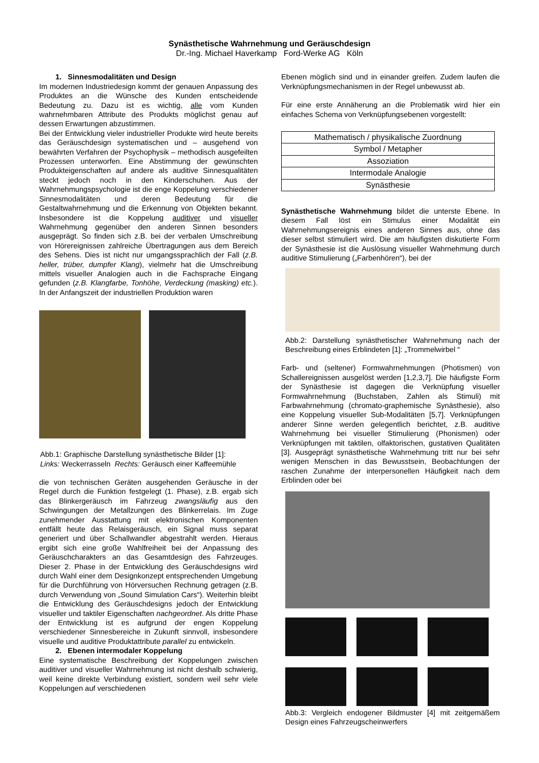Synästhetische Wahrnehmung und Geräuschdesign
Dr.-Ing. Michael Haverkamp Ford-Werke AG Köln
1. Sinnesmodalitäten und Design
Im modernen Industriedesign kommt der genauen Anpassung des Produktes an die Wünsche des Kunden entscheidende Bedeutung zu. Dazu ist es wichtig, alle vom Kunden wahrnehmbaren Attribute des Produkts möglichst genau auf dessen Erwartungen abzustimmen.
Bei der Entwicklung vieler industrieller Produkte wird heute bereits das Geräuschdesign systematischen und – ausgehend von bewährten Verfahren der Psychophysik – methodisch ausgefeilten Prozessen unterworfen. Eine Abstimmung der gewünschten Produkteigenschaften auf andere als auditive Sinnesqualitäten steckt jedoch noch in den Kinderschuhen. Aus der Wahrnehmungspsychologie ist die enge Koppelung verschiedener Sinnesmodalitäten und deren Bedeutung für die Gestaltwahrnehmung und die Erkennung von Objekten bekannt. Insbesondere ist die Koppelung auditiver und visueller Wahrnehmung gegenüber den anderen Sinnen besonders ausgeprägt. So finden sich z.B. bei der verbalen Umschreibung von Hörereignissen zahlreiche Übertragungen aus dem Bereich des Sehens. Dies ist nicht nur umgangssprachlich der Fall (z.B. heller, trüber, dumpfer Klang), vielmehr hat die Umschreibung mittels visueller Analogien auch in die Fachsprache Eingang gefunden (z.B. Klangfarbe, Tonhöhe, Verdeckung (masking) etc.). In der Anfangszeit der industriellen Produktion waren
Abb.1: Graphische Darstellung synästhetische Bilder [1]:
Links: Weckerrasseln Rechts: Geräusch einer Kaffeemühle
die von technischen Geräten ausgehenden Geräusche in der Regel durch die Funktion festgelegt (1. Phase), z.B. ergab sich das Blinkergeräusch im Fahrzeug zwangsläufig aus den Schwingungen der Metallzungen des Blinkerrelais. Im Zuge zunehmender Ausstattung mit elektronischen Komponenten entfällt heute das Relaisgeräusch, ein Signal muss separat generiert und über Schallwandler abgestrahlt werden. Hieraus ergibt sich eine große Wahlfreiheit bei der Anpassung des Geräuschcharakters an das Gesamtdesign des Fahrzeuges. Dieser 2. Phase in der Entwicklung des Geräuschdesigns wird durch Wahl einer dem Designkonzept entsprechenden Umgebung für die Durchführung von Hörversuchen Rechnung getragen (z.B. durch Verwendung von „Sound Simulation Cars“). Weiterhin bleibt die Entwicklung des Geräuschdesigns jedoch der Entwicklung visueller und taktiler Eigenschaften nachgeordnet. Als dritte Phase der Entwicklung ist es aufgrund der engen Koppelung verschiedener Sinnesbereiche in Zukunft sinnvoll, insbesondere visuelle und auditive Produktattribute parallel zu entwickeln.
2. Ebenen intermodaler Koppelung
Eine systematische Beschreibung der Koppelungen zwischen auditiver und visueller Wahrnehmung ist nicht deshalb schwierig, weil keine direkte Verbindung existiert, sondern weil sehr viele Koppelungen auf verschiedenen
Ebenen möglich sind und in einander greifen. Zudem laufen die Verknüpfungsmechanismen in der Regel unbewusst ab.
Für eine erste Annäherung an die Problematik wird hier ein einfaches Schema von Verknüpfungsebenen vorgestellt:
| Mathematisch / physikalische Zuordnung |
| Symbol / Metapher |
| Assoziation |
| Intermodale Analogie |
| Synästhesie |
Synästhetische Wahrnehmung bildet die unterste Ebene. In diesem Fall löst ein Stimulus einer Modalität ein Wahrnehmungsereignis eines anderen Sinnes aus, ohne das dieser selbst stimuliert wird. Die am häufigsten diskutierte Form der Synästhesie ist die Auslösung visueller Wahrnehmung durch auditive Stimulierung („Farbenhören“), bei der
Abb.2: Darstellung synästhetischer Wahrnehmung nach der Beschreibung eines Erblindeten [1]: „Trommelwirbel “
Farb- und (seltener) Formwahrnehmungen (Photismen) von Schallereignissen ausgelöst werden [1,2,3,7]. Die häufigste Form der Synästhesie ist dagegen die Verknüpfung visueller Formwahrnehmung (Buchstaben, Zahlen als Stimuli) mit Farbwahrnehmung (chromato-graphemische Synästhesie), also eine Koppelung visueller Sub-Modalitäten [5,7]. Verknüpfungen anderer Sinne werden gelegentlich berichtet, z.B. auditive Wahrnehmung bei visueller Stimulierung (Phonismen) oder Verknüpfungen mit taktilen, olfaktorischen, gustativen Qualitäten [3]. Ausgeprägt synästhetische Wahrnehmung tritt nur bei sehr wenigen Menschen in das Bewusstsein, Beobachtungen der raschen Zunahme der interpersonellen Häufigkeit nach dem Erblinden oder bei
Abb.3: Vergleich endogener Bildmuster [4] mit zeitgemäßem Design eines Fahrzeugscheinwerfers